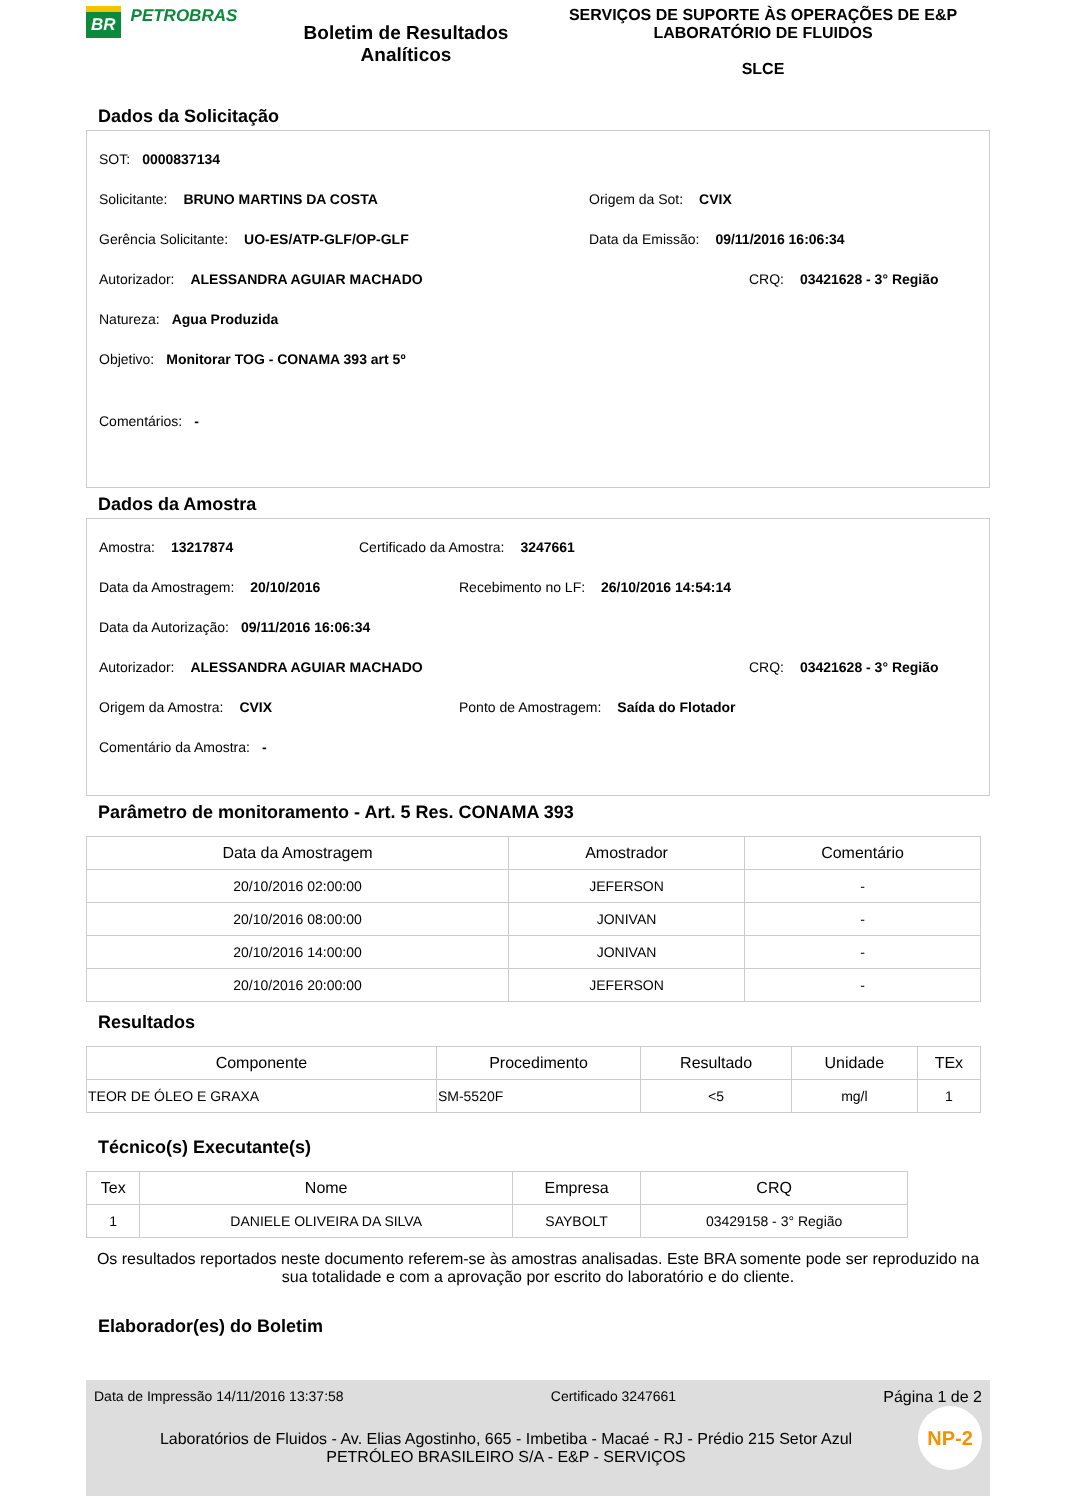BR PETROBRAS
Boletim de Resultados Analíticos
SERVIÇOS DE SUPORTE ÀS OPERAÇÕES DE E&P
LABORATÓRIO DE FLUIDOS
SLCE
Dados da Solicitação
SOT: 0000837134
Solicitante: BRUNO MARTINS DA COSTA Origem da Sot: CVIX
Gerência Solicitante: UO-ES/ATP-GLF/OP-GLF Data da Emissão: 09/11/2016 16:06:34
Autorizador: ALESSANDRA AGUIAR MACHADO CRQ: 03421628 - 3° Região
Natureza: Agua Produzida
Objetivo: Monitorar TOG - CONAMA 393 art 5º
Comentários: -
Dados da Amostra
Amostra: 13217874 Certificado da Amostra: 3247661
Data da Amostragem: 20/10/2016 Recebimento no LF: 26/10/2016 14:54:14
Data da Autorização: 09/11/2016 16:06:34
Autorizador: ALESSANDRA AGUIAR MACHADO CRQ: 03421628 - 3° Região
Origem da Amostra: CVIX Ponto de Amostragem: Saída do Flotador
Comentário da Amostra: -
Parâmetro de monitoramento - Art. 5 Res. CONAMA 393
| Data da Amostragem | Amostrador | Comentário |
| --- | --- | --- |
| 20/10/2016 02:00:00 | JEFERSON | - |
| 20/10/2016 08:00:00 | JONIVAN | - |
| 20/10/2016 14:00:00 | JONIVAN | - |
| 20/10/2016 20:00:00 | JEFERSON | - |
Resultados
| Componente | Procedimento | Resultado | Unidade | TEx |
| --- | --- | --- | --- | --- |
| TEOR DE ÓLEO E GRAXA | SM-5520F | <5 | mg/l | 1 |
Técnico(s) Executante(s)
| Tex | Nome | Empresa | CRQ |
| --- | --- | --- | --- |
| 1 | DANIELE OLIVEIRA DA SILVA | SAYBOLT | 03429158 - 3° Região |
Os resultados reportados neste documento referem-se às amostras analisadas. Este BRA somente pode ser reproduzido na sua totalidade e com a aprovação por escrito do laboratório e do cliente.
Elaborador(es) do Boletim
Data de Impressão 14/11/2016 13:37:58 Certificado 3247661 Página 1 de 2
NP-2
Laboratórios de Fluidos - Av. Elias Agostinho, 665 - Imbetiba - Macaé - RJ - Prédio 215 Setor Azul
PETRÓLEO BRASILEIRO S/A - E&P - SERVIÇOS